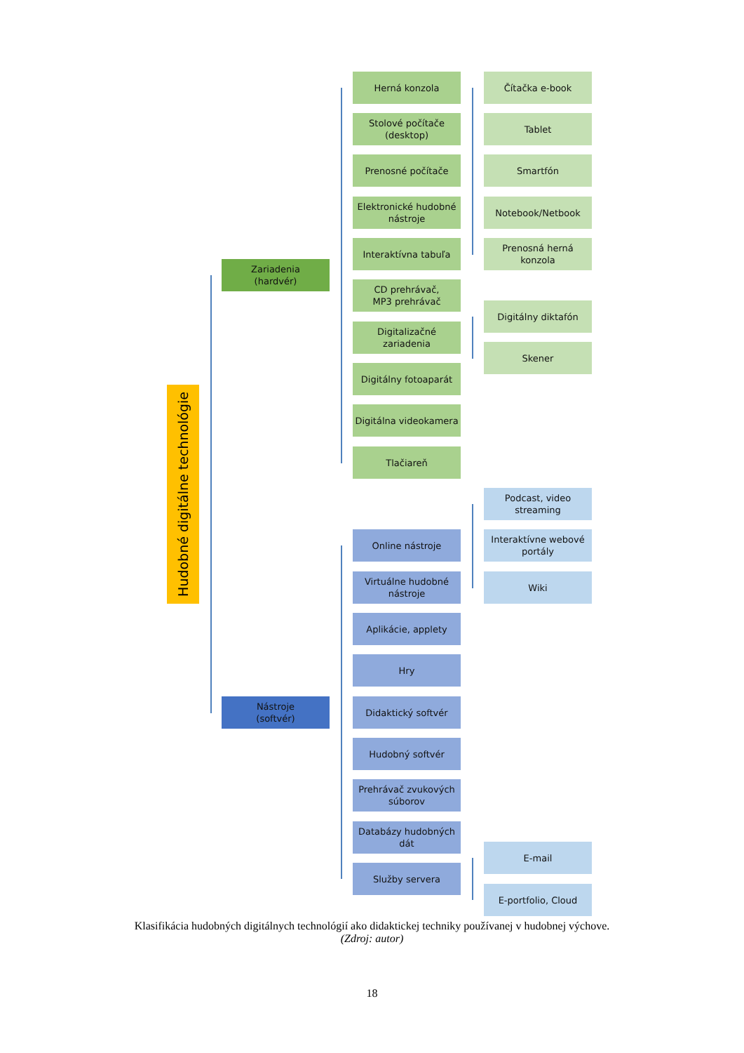Hudobné digitálne technológie
Zariadenia
(hardvér)
Nástroje
(softvér)
Herná konzola
Stolové počítače (desktop)
Prenosné počítače
Elektronické hudobné nástroje
Interaktívna tabuľa
CD prehrávač,
MP3 prehrávač
Digitalizačné zariadenia
Digitálny fotoaparát
Digitálna videokamera
Tlačiareň
Čítačka e-book
Tablet
Smartfón
Notebook/Netbook
Prenosná herná konzola
Digitálny diktafón
Skener
Podcast, video streaming
Interaktívne webové portály
Wiki
Online nástroje
Virtuálne hudobné nástroje
Aplikácie, applety
Hry
Didaktický softvér
Hudobný softvér
Prehrávač zvukových súborov
Databázy hudobných dát
Služby servera
E-mail
E-portfolio, Cloud
Klasifikácia hudobných digitálnych technológií ako didaktickej techniky používanej v hudobnej výchove.
(Zdroj: autor)
18